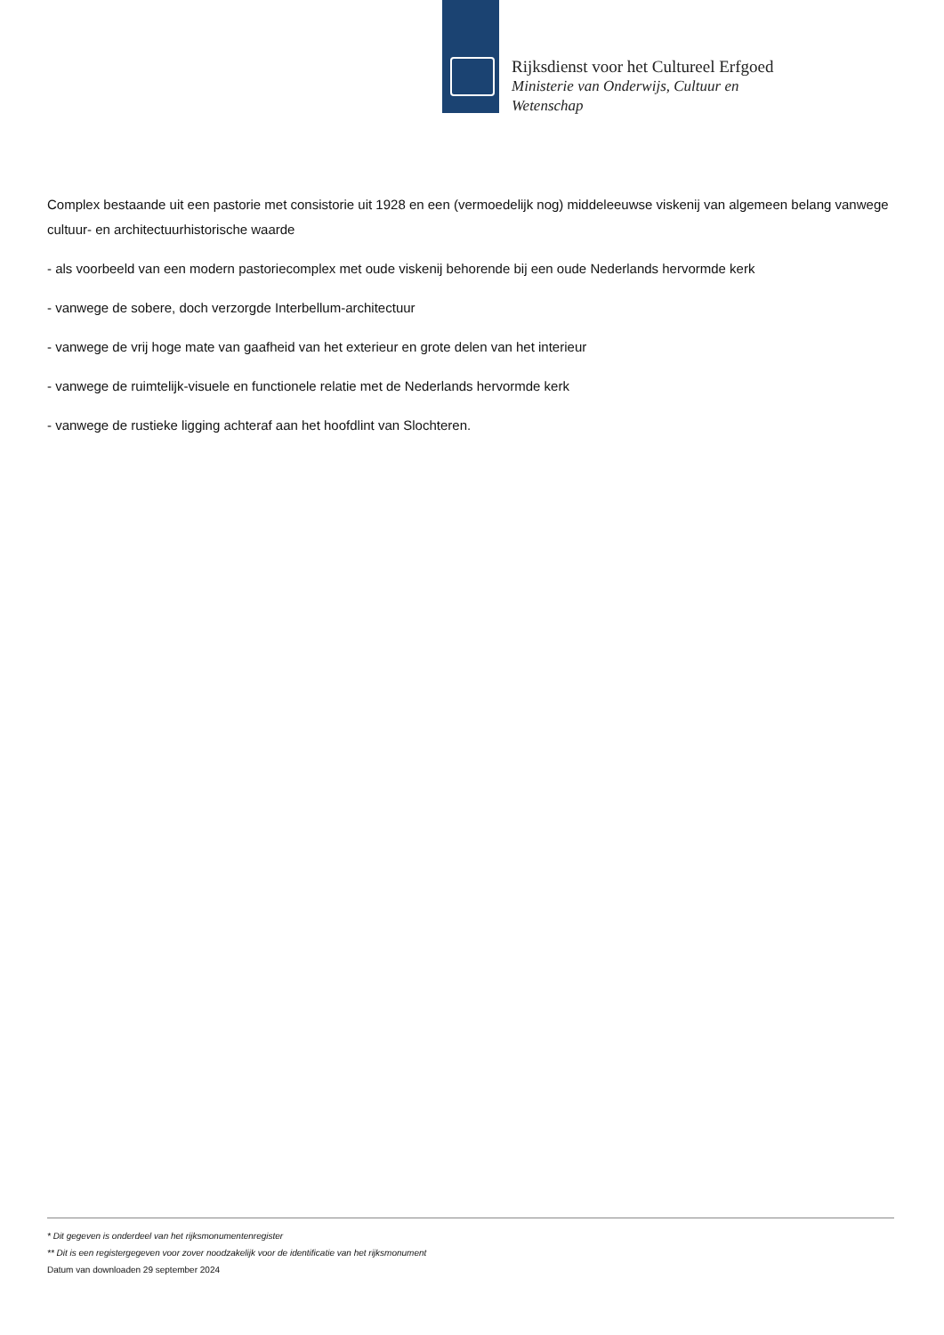Rijksdienst voor het Cultureel Erfgoed
Ministerie van Onderwijs, Cultuur en
Wetenschap
Complex bestaande uit een pastorie met consistorie uit 1928 en een (vermoedelijk nog) middeleeuwse viskenij van algemeen belang vanwege cultuur- en architectuurhistorische waarde
- als voorbeeld van een modern pastoriecomplex met oude viskenij behorende bij een oude Nederlands hervormde kerk
- vanwege de sobere, doch verzorgde Interbellum-architectuur
- vanwege de vrij hoge mate van gaafheid van het exterieur en grote delen van het interieur
- vanwege de ruimtelijk-visuele en functionele relatie met de Nederlands hervormde kerk
- vanwege de rustieke ligging achteraf aan het hoofdlint van Slochteren.
* Dit gegeven is onderdeel van het rijksmonumentenregister
** Dit is een registergegeven voor zover noodzakelijk voor de identificatie van het rijksmonument
Datum van downloaden 29 september 2024